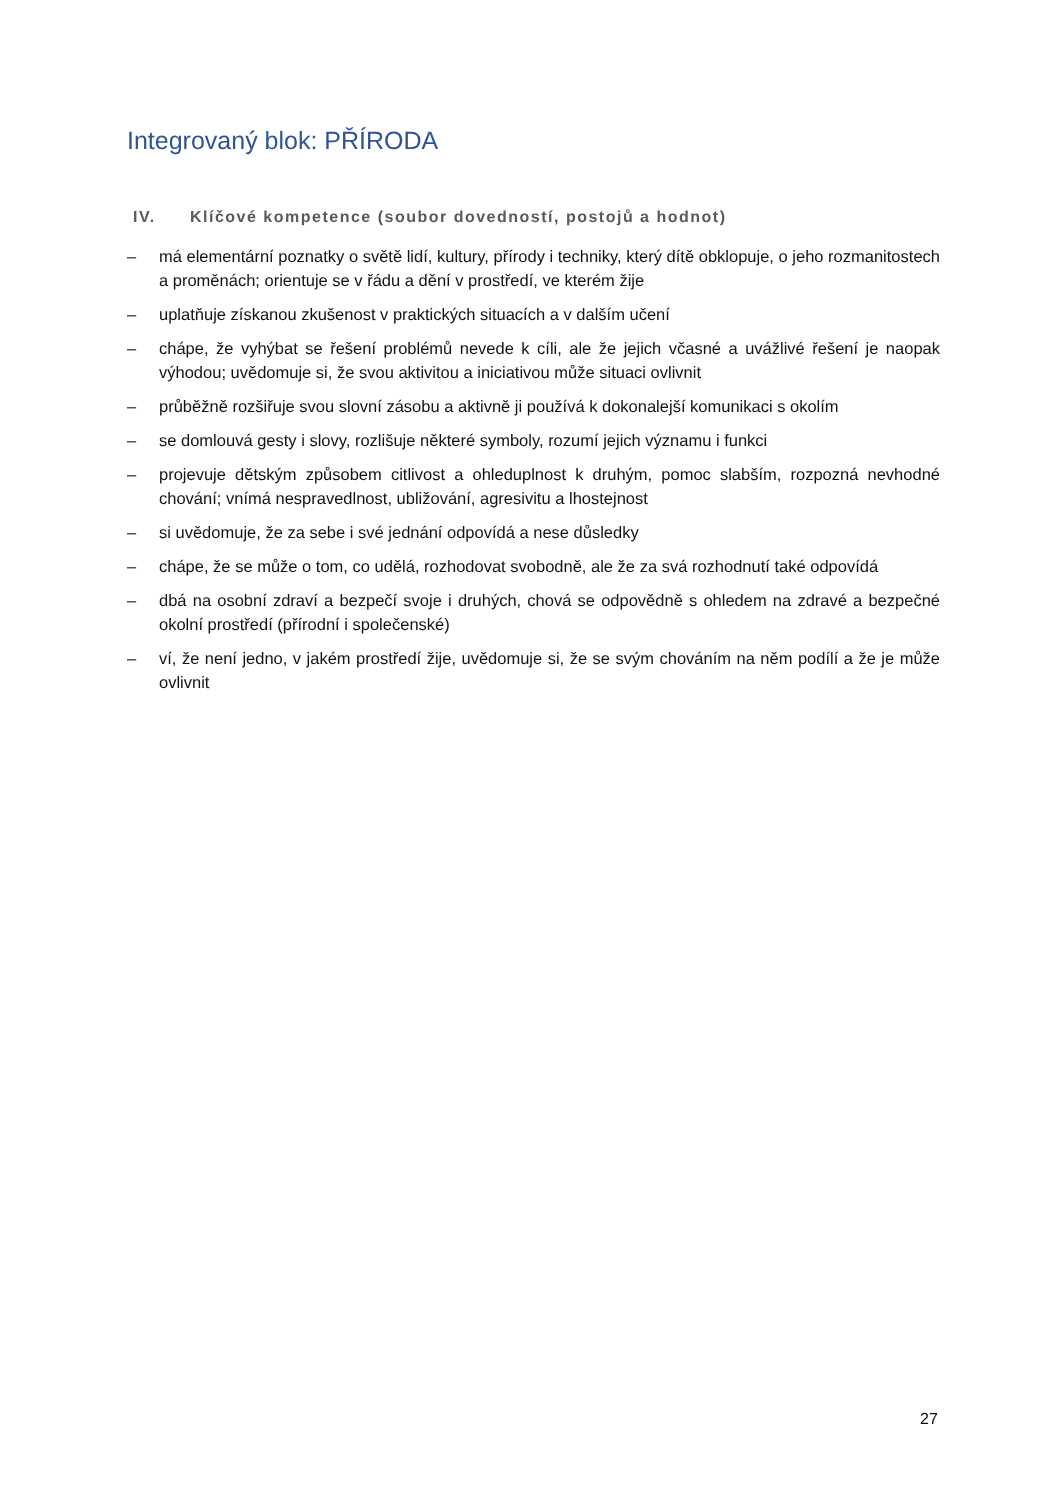Integrovaný blok: PŘÍRODA
IV. Klíčové kompetence (soubor dovedností, postojů a hodnot)
– má elementární poznatky o světě lidí, kultury, přírody i techniky, který dítě obklopuje, o jeho rozmanitostech a proměnách; orientuje se v řádu a dění v prostředí, ve kterém žije
– uplatňuje získanou zkušenost v praktických situacích a v dalším učení
– chápe, že vyhýbat se řešení problémů nevede k cíli, ale že jejich včasné a uvážlivé řešení je naopak výhodou; uvědomuje si, že svou aktivitou a iniciativou může situaci ovlivnit
– průběžně rozšiřuje svou slovní zásobu a aktivně ji používá k dokonalejší komunikaci s okolím
– se domlouvá gesty i slovy, rozlišuje některé symboly, rozumí jejich významu i funkci
– projevuje dětským způsobem citlivost a ohleduplnost k druhým, pomoc slabším, rozpozná nevhodné chování; vnímá nespravedlnost, ubližování, agresivitu a lhostejnost
– si uvědomuje, že za sebe i své jednání odpovídá a nese důsledky
– chápe, že se může o tom, co udělá, rozhodovat svobodně, ale že za svá rozhodnutí také odpovídá
– dbá na osobní zdraví a bezpečí svoje i druhých, chová se odpovědně s ohledem na zdravé a bezpečné okolní prostředí (přírodní i společenské)
– ví, že není jedno, v jakém prostředí žije, uvědomuje si, že se svým chováním na něm podílí a že je může ovlivnit
27